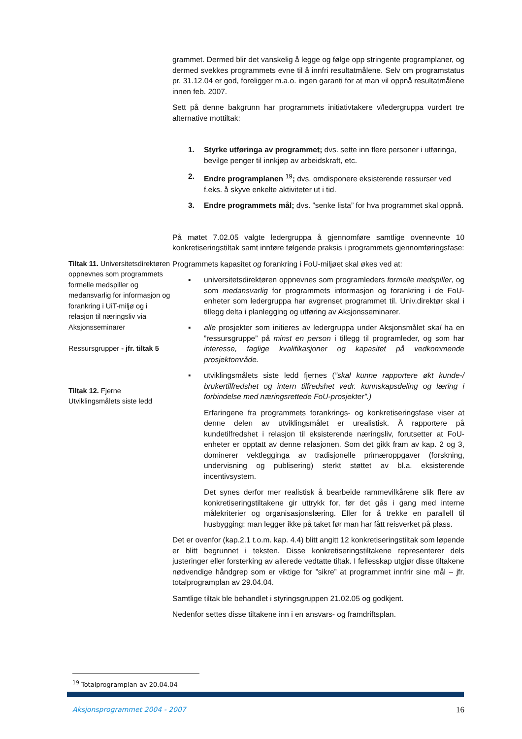grammet. Dermed blir det vanskelig å legge og følge opp stringente programplaner, og dermed svekkes programmets evne til å innfri resultatmålene. Selv om programstatus pr. 31.12.04 er god, foreligger m.a.o. ingen garanti for at man vil oppnå resultatmålene innen feb. 2007.
Sett på denne bakgrunn har programmets initiativtakere v/ledergruppa vurdert tre alternative mottiltak:
1. Styrke utføringa av programmet; dvs. sette inn flere personer i utføringa, bevilge penger til innkjøp av arbeidskraft, etc.
2. Endre programplanen <sup>19</sup>; dvs. omdisponere eksisterende ressurser ved f.eks. å skyve enkelte aktiviteter ut i tid.
3. Endre programmets mål; dvs. ”senke lista” for hva programmet skal oppnå.
På møtet 7.02.05 valgte ledergruppa å gjennomføre samtlige ovennevnte 10 konkretiseringstiltak samt innføre følgende praksis i programmets gjennomføringsfase:
Tiltak 11. Universitetsdirektøren oppnevnes som programmets formelle medspiller og medansvarlig for informasjon og forankring i UiT-miljø og i relasjon til næringsliv via Aksjonsseminarer
Ressursgrupper - jfr. tiltak 5
Tiltak 12. Fjerne Utviklingsmålets siste ledd
Programmets kapasitet og forankring i FoU-miljøet skal økes ved at:
▪ universitetsdirektøren oppnevnes som programleders formelle medspiller, og som medansvarlig for programmets informasjon og forankring i de FoU-enheter som ledergruppa har avgrenset programmet til. Univ.direktør skal i tillegg delta i planlegging og utføring av Aksjonsseminarer.
▪ alle prosjekter som initieres av ledergruppa under Aksjonsmålet skal ha en ”ressursgruppe” på minst en person i tillegg til programleder, og som har interesse, faglige kvalifikasjoner og kapasitet på vedkommende prosjektområde.
▪ utviklingsmålets siste ledd fjernes (”skal kunne rapportere økt kunde-/ brukertilfredshet og intern tilfredshet vedr. kunnskapsdeling og læring i forbindelse med næringsrettede FoU-prosjekter”.)
Erfaringene fra programmets forankrings- og konkretiseringsfase viser at denne delen av utviklingsmålet er urealistisk. Å rapportere på kundetilfredshet i relasjon til eksisterende næringsliv, forutsetter at FoU-enheter er opptatt av denne relasjonen. Som det gikk fram av kap. 2 og 3, dominerer vektlegginga av tradisjonelle primæroppgaver (forskning, undervisning og publisering) sterkt støttet av bl.a. eksisterende incentivsystem.
Det synes derfor mer realistisk å bearbeide rammevilkårene slik flere av konkretiseringstiltakene gir uttrykk for, før det gås i gang med interne målekriterier og organisasjonslæring. Eller for å trekke en parallell til husbygging: man legger ikke på taket før man har fått reisverket på plass.
Det er ovenfor (kap.2.1 t.o.m. kap. 4.4) blitt angitt 12 konkretiseringstiltak som løpende er blitt begrunnet i teksten. Disse konkretiseringstiltakene representerer dels justeringer eller forsterking av allerede vedtatte tiltak. I fellesskap utgjør disse tiltakene nødvendige håndgrep som er viktige for ”sikre” at programmet innfrir sine mål – jfr. totalprogramplan av 29.04.04.
Samtlige tiltak ble behandlet i styringsgruppen 21.02.05 og godkjent.
Nedenfor settes disse tiltakene inn i en ansvars- og framdriftsplan.
<sup>19</sup> Totalprogramplan av 20.04.04
Aksjonsprogrammet 2004 - 2007 16